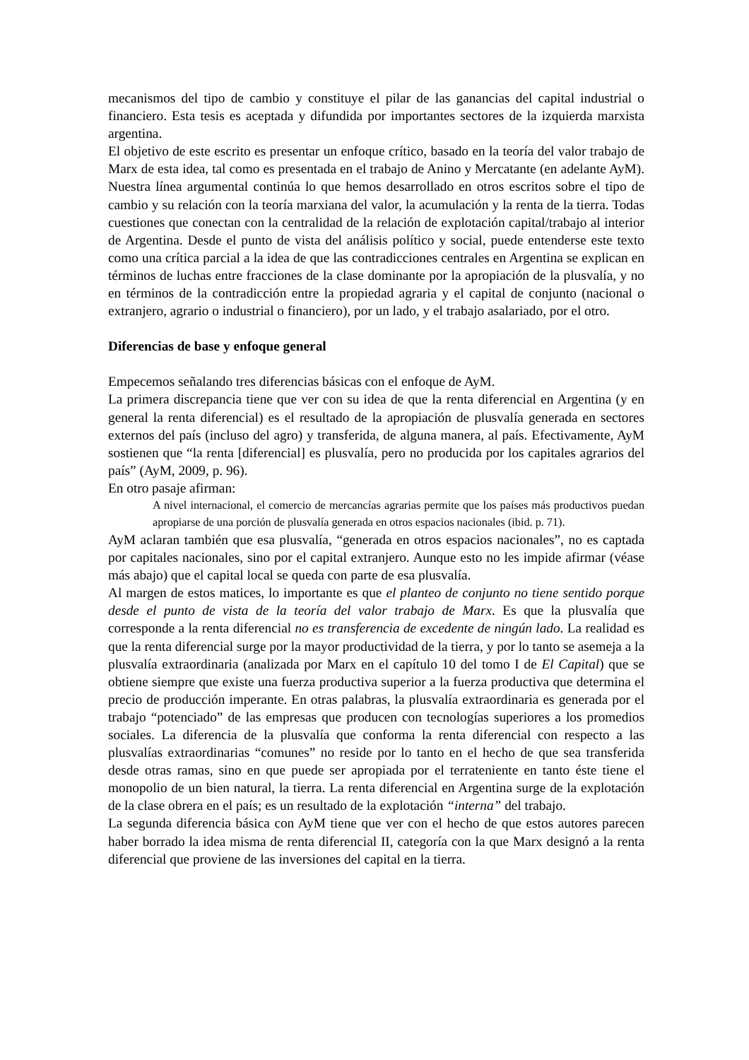mecanismos del tipo de cambio y constituye el pilar de las ganancias del capital industrial o financiero. Esta tesis es aceptada y difundida por importantes sectores de la izquierda marxista argentina.
El objetivo de este escrito es presentar un enfoque crítico, basado en la teoría del valor trabajo de Marx de esta idea, tal como es presentada en el trabajo de Anino y Mercatante (en adelante AyM). Nuestra línea argumental continúa lo que hemos desarrollado en otros escritos sobre el tipo de cambio y su relación con la teoría marxiana del valor, la acumulación y la renta de la tierra. Todas cuestiones que conectan con la centralidad de la relación de explotación capital/trabajo al interior de Argentina. Desde el punto de vista del análisis político y social, puede entenderse este texto como una crítica parcial a la idea de que las contradicciones centrales en Argentina se explican en términos de luchas entre fracciones de la clase dominante por la apropiación de la plusvalía, y no en términos de la contradicción entre la propiedad agraria y el capital de conjunto (nacional o extranjero, agrario o industrial o financiero), por un lado, y el trabajo asalariado, por el otro.
Diferencias de base y enfoque general
Empecemos señalando tres diferencias básicas con el enfoque de AyM.
La primera discrepancia tiene que ver con su idea de que la renta diferencial en Argentina (y en general la renta diferencial) es el resultado de la apropiación de plusvalía generada en sectores externos del país (incluso del agro) y transferida, de alguna manera, al país. Efectivamente, AyM sostienen que “la renta [diferencial] es plusvalía, pero no producida por los capitales agrarios del país” (AyM, 2009, p. 96).
En otro pasaje afirman:
A nivel internacional, el comercio de mercancías agrarias permite que los países más productivos puedan apropiarse de una porción de plusvalía generada en otros espacios nacionales (ibid. p. 71).
AyM aclaran también que esa plusvalía, “generada en otros espacios nacionales”, no es captada por capitales nacionales, sino por el capital extranjero. Aunque esto no les impide afirmar (véase más abajo) que el capital local se queda con parte de esa plusvalía.
Al margen de estos matices, lo importante es que el planteo de conjunto no tiene sentido porque desde el punto de vista de la teoría del valor trabajo de Marx. Es que la plusvalía que corresponde a la renta diferencial no es transferencia de excedente de ningún lado. La realidad es que la renta diferencial surge por la mayor productividad de la tierra, y por lo tanto se asemeja a la plusvalía extraordinaria (analizada por Marx en el capítulo 10 del tomo I de El Capital) que se obtiene siempre que existe una fuerza productiva superior a la fuerza productiva que determina el precio de producción imperante. En otras palabras, la plusvalía extraordinaria es generada por el trabajo “potenciado” de las empresas que producen con tecnologías superiores a los promedios sociales. La diferencia de la plusvalía que conforma la renta diferencial con respecto a las plusvalías extraordinarias “comunes” no reside por lo tanto en el hecho de que sea transferida desde otras ramas, sino en que puede ser apropiada por el terrateniente en tanto éste tiene el monopolio de un bien natural, la tierra. La renta diferencial en Argentina surge de la explotación de la clase obrera en el país; es un resultado de la explotación “interna” del trabajo.
La segunda diferencia básica con AyM tiene que ver con el hecho de que estos autores parecen haber borrado la idea misma de renta diferencial II, categoría con la que Marx designó a la renta diferencial que proviene de las inversiones del capital en la tierra.